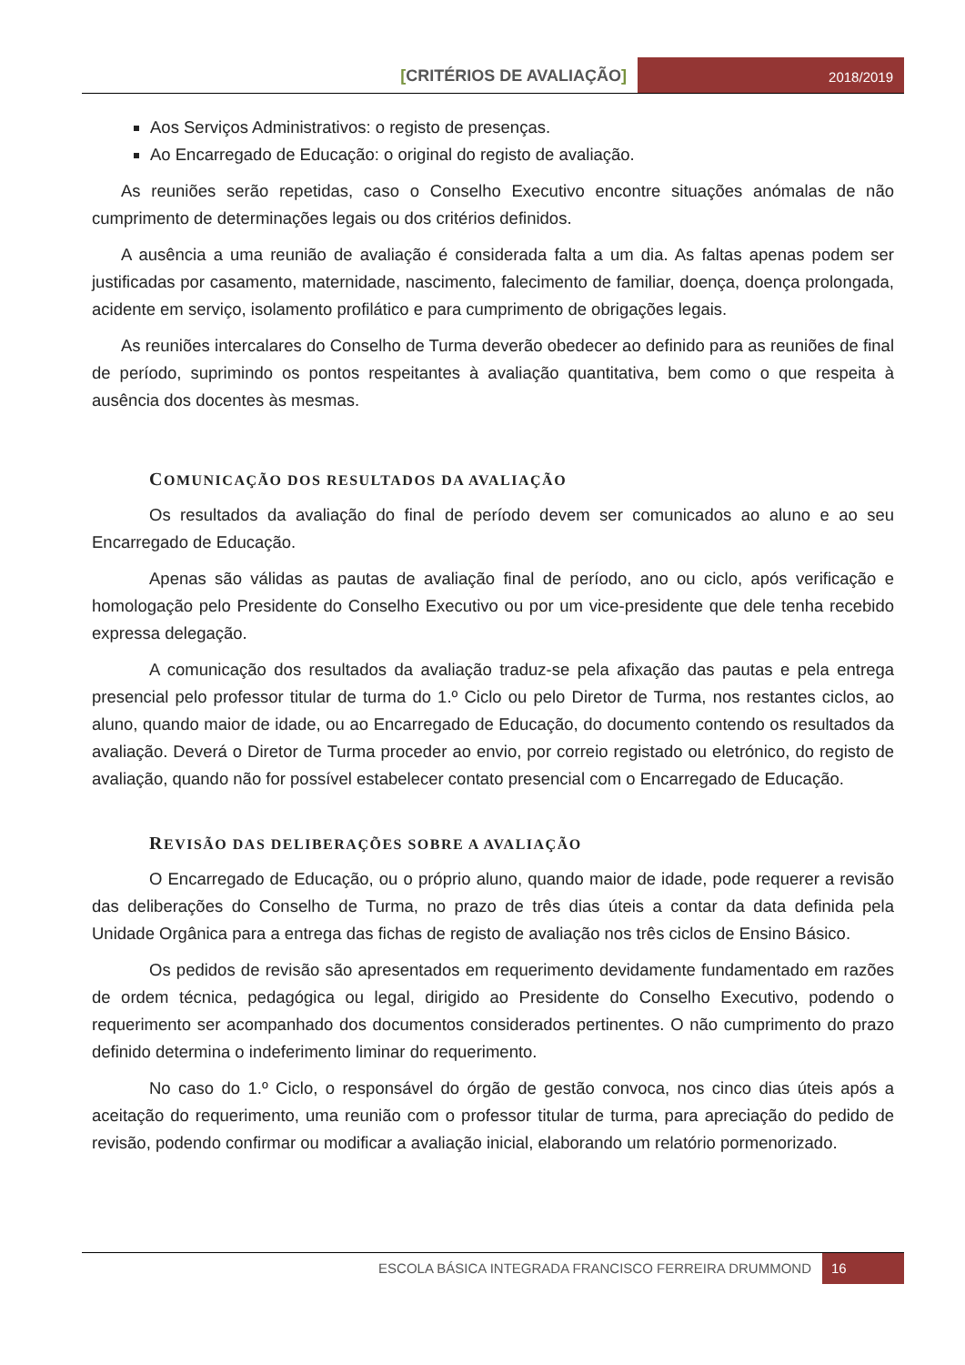[CRITÉRIOS DE AVALIAÇÃO]
2018/2019
Aos Serviços Administrativos: o registo de presenças.
Ao Encarregado de Educação: o original do registo de avaliação.
As reuniões serão repetidas, caso o Conselho Executivo encontre situações anómalas de não cumprimento de determinações legais ou dos critérios definidos.
A ausência a uma reunião de avaliação é considerada falta a um dia. As faltas apenas podem ser justificadas por casamento, maternidade, nascimento, falecimento de familiar, doença, doença prolongada, acidente em serviço, isolamento profilático e para cumprimento de obrigações legais.
As reuniões intercalares do Conselho de Turma deverão obedecer ao definido para as reuniões de final de período, suprimindo os pontos respeitantes à avaliação quantitativa, bem como o que respeita à ausência dos docentes às mesmas.
COMUNICAÇÃO DOS RESULTADOS DA AVALIAÇÃO
Os resultados da avaliação do final de período devem ser comunicados ao aluno e ao seu Encarregado de Educação.
Apenas são válidas as pautas de avaliação final de período, ano ou ciclo, após verificação e homologação pelo Presidente do Conselho Executivo ou por um vice-presidente que dele tenha recebido expressa delegação.
A comunicação dos resultados da avaliação traduz-se pela afixação das pautas e pela entrega presencial pelo professor titular de turma do 1.º Ciclo ou pelo Diretor de Turma, nos restantes ciclos, ao aluno, quando maior de idade, ou ao Encarregado de Educação, do documento contendo os resultados da avaliação. Deverá o Diretor de Turma proceder ao envio, por correio registado ou eletrónico, do registo de avaliação, quando não for possível estabelecer contato presencial com o Encarregado de Educação.
REVISÃO DAS DELIBERAÇÕES SOBRE A AVALIAÇÃO
O Encarregado de Educação, ou o próprio aluno, quando maior de idade, pode requerer a revisão das deliberações do Conselho de Turma, no prazo de três dias úteis a contar da data definida pela Unidade Orgânica para a entrega das fichas de registo de avaliação nos três ciclos de Ensino Básico.
Os pedidos de revisão são apresentados em requerimento devidamente fundamentado em razões de ordem técnica, pedagógica ou legal, dirigido ao Presidente do Conselho Executivo, podendo o requerimento ser acompanhado dos documentos considerados pertinentes. O não cumprimento do prazo definido determina o indeferimento liminar do requerimento.
No caso do 1.º Ciclo, o responsável do órgão de gestão convoca, nos cinco dias úteis após a aceitação do requerimento, uma reunião com o professor titular de turma, para apreciação do pedido de revisão, podendo confirmar ou modificar a avaliação inicial, elaborando um relatório pormenorizado.
ESCOLA BÁSICA INTEGRADA FRANCISCO FERREIRA DRUMMOND
16